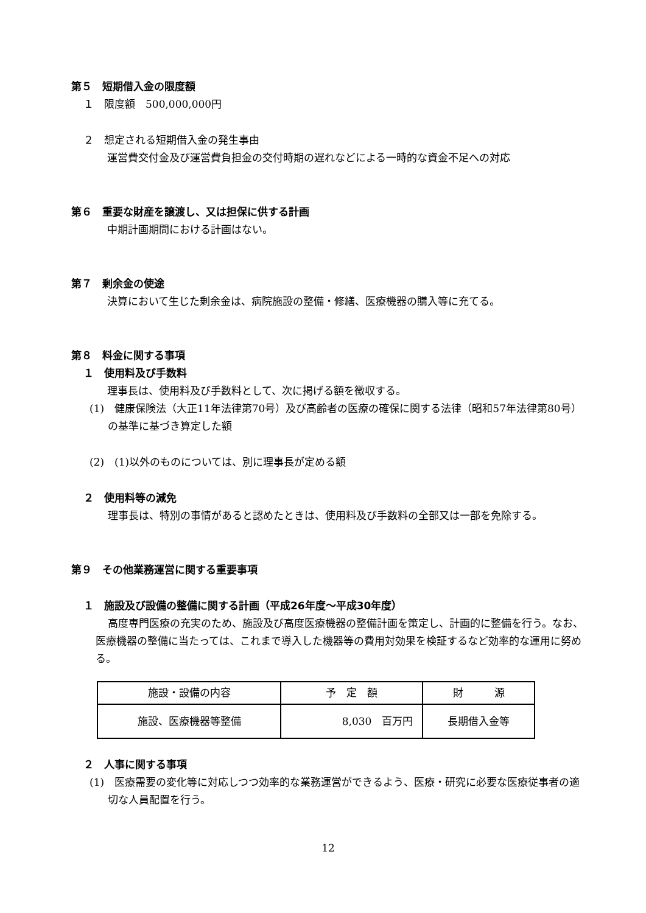第５　短期借入金の限度額
１　限度額　500,000,000円
２　想定される短期借入金の発生事由
運営費交付金及び運営費負担金の交付時期の遅れなどによる一時的な資金不足への対応
第６　重要な財産を譲渡し、又は担保に供する計画
中期計画期間における計画はない。
第７　剰余金の使途
決算において生じた剰余金は、病院施設の整備・修繕、医療機器の購入等に充てる。
第８　料金に関する事項
１　使用料及び手数料
理事長は、使用料及び手数料として、次に掲げる額を徴収する。
(1)　健康保険法（大正11年法律第70号）及び高齢者の医療の確保に関する法律（昭和57年法律第80号）の基準に基づき算定した額
(2)　(1)以外のものについては、別に理事長が定める額
２　使用料等の減免
理事長は、特別の事情があると認めたときは、使用料及び手数料の全部又は一部を免除する。
第９　その他業務運営に関する重要事項
１　施設及び設備の整備に関する計画（平成26年度～平成30年度）
高度専門医療の充実のため、施設及び高度医療機器の整備計画を策定し、計画的に整備を行う。なお、医療機器の整備に当たっては、これまで導入した機器等の費用対効果を検証するなど効率的な運用に努める。
| 施設・設備の内容 | 予 定 額 | 財 源 |
| --- | --- | --- |
| 施設、医療機器等整備 | 8,030 百万円 | 長期借入金等 |
２　人事に関する事項
(1)　医療需要の変化等に対応しつつ効率的な業務運営ができるよう、医療・研究に必要な医療従事者の適切な人員配置を行う。
12